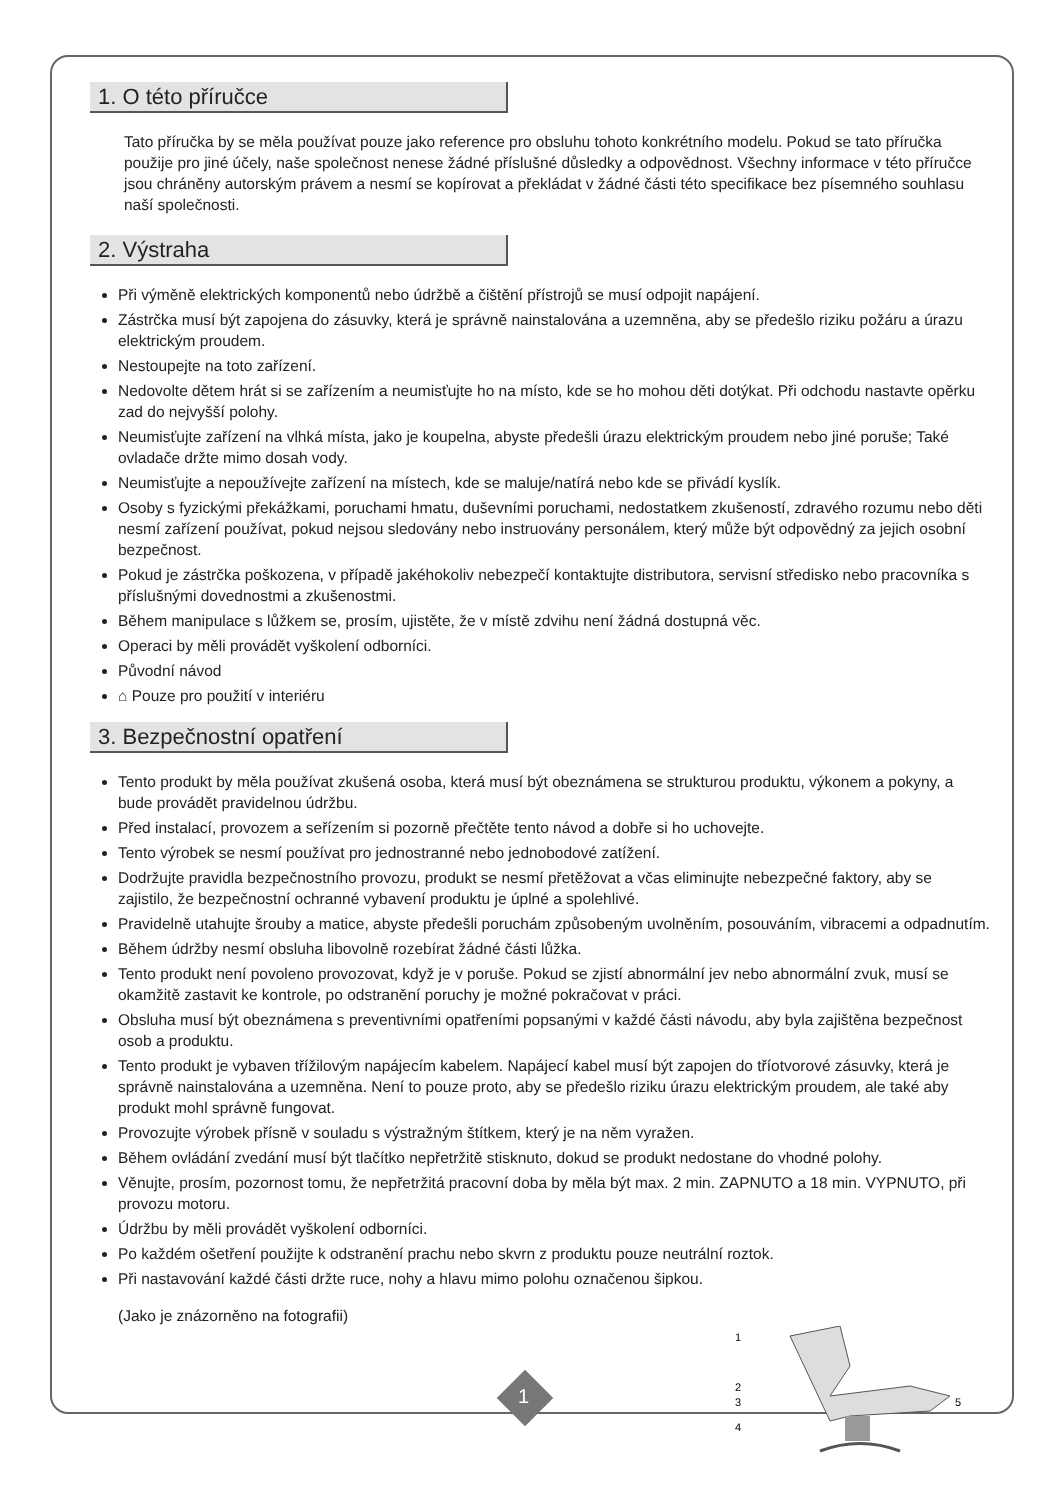1. O této příručce
Tato příručka by se měla používat pouze jako reference pro obsluhu tohoto konkrétního modelu. Pokud se tato příručka použije pro jiné účely, naše společnost nenese žádné příslušné důsledky a odpovědnost. Všechny informace v této příručce jsou chráněny autorským právem a nesmí se kopírovat a překládat v žádné části této specifikace bez písemného souhlasu naší společnosti.
2. Výstraha
Při výměně elektrických komponentů nebo údržbě a čištění přístrojů se musí odpojit napájení.
Zástrčka musí být zapojena do zásuvky, která je správně nainstalována a uzemněna, aby se předešlo riziku požáru a úrazu elektrickým proudem.
Nestoupejte na toto zařízení.
Nedovolte dětem hrát si se zařízením a neumisťujte ho na místo, kde se ho mohou děti dotýkat. Při odchodu nastavte opěrku zad do nejvyšší polohy.
Neumisťujte zařízení na vlhká místa, jako je koupelna, abyste předešli úrazu elektrickým proudem nebo jiné poruše; Také ovladače držte mimo dosah vody.
Neumisťujte a nepoužívejte zařízení na místech, kde se maluje/natírá nebo kde se přivádí kyslík.
Osoby s fyzickými překážkami, poruchami hmatu, duševními poruchami, nedostatkem zkušeností, zdravého rozumu nebo děti nesmí zařízení používat, pokud nejsou sledovány nebo instruovány personálem, který může být odpovědný za jejich osobní bezpečnost.
Pokud je zástrčka poškozena, v případě jakéhokoliv nebezpečí kontaktujte distributora, servisní středisko nebo pracovníka s příslušnými dovednostmi a zkušenostmi.
Během manipulace s lůžkem se, prosím, ujistěte, že v místě zdvihu není žádná dostupná věc.
Operaci by měli provádět vyškolení odborníci.
Původní návod
⌂ Pouze pro použití v interiéru
3. Bezpečnostní opatření
Tento produkt by měla používat zkušená osoba, která musí být obeznámena se strukturou produktu, výkonem a pokyny, a bude provádět pravidelnou údržbu.
Před instalací, provozem a seřízením si pozorně přečtěte tento návod a dobře si ho uchovejte.
Tento výrobek se nesmí používat pro jednostranné nebo jednobodové zatížení.
Dodržujte pravidla bezpečnostního provozu, produkt se nesmí přetěžovat a včas eliminujte nebezpečné faktory, aby se zajistilo, že bezpečnostní ochranné vybavení produktu je úplné a spolehlivé.
Pravidelně utahujte šrouby a matice, abyste předešli poruchám způsobeným uvolněním, posouváním, vibracemi a odpadnutím.
Během údržby nesmí obsluha libovolně rozebírat žádné části lůžka.
Tento produkt není povoleno provozovat, když je v poruše. Pokud se zjistí abnormální jev nebo abnormální zvuk, musí se okamžitě zastavit ke kontrole, po odstranění poruchy je možné pokračovat v práci.
Obsluha musí být obeznámena s preventivními opatřeními popsanými v každé části návodu, aby byla zajištěna bezpečnost osob a produktu.
Tento produkt je vybaven třížilovým napájecím kabelem. Napájecí kabel musí být zapojen do tříotvorové zásuvky, která je správně nainstalována a uzemněna. Není to pouze proto, aby se předešlo riziku úrazu elektrickým proudem, ale také aby produkt mohl správně fungovat.
Provozujte výrobek přísně v souladu s výstražným štítkem, který je na něm vyražen.
Během ovládání zvedání musí být tlačítko nepřetržitě stisknuto, dokud se produkt nedostane do vhodné polohy.
Věnujte, prosím, pozornost tomu, že nepřetržitá pracovní doba by měla být max. 2 min. ZAPNUTO a 18 min. VYPNUTO, při provozu motoru.
Údržbu by měli provádět vyškolení odborníci.
Po každém ošetření použijte k odstranění prachu nebo skvrn z produktu pouze neutrální roztok.
Při nastavování každé části držte ruce, nohy a hlavu mimo polohu označenou šipkou.
(Jako je znázorněno na fotografii)
1
2
3
4
5
1